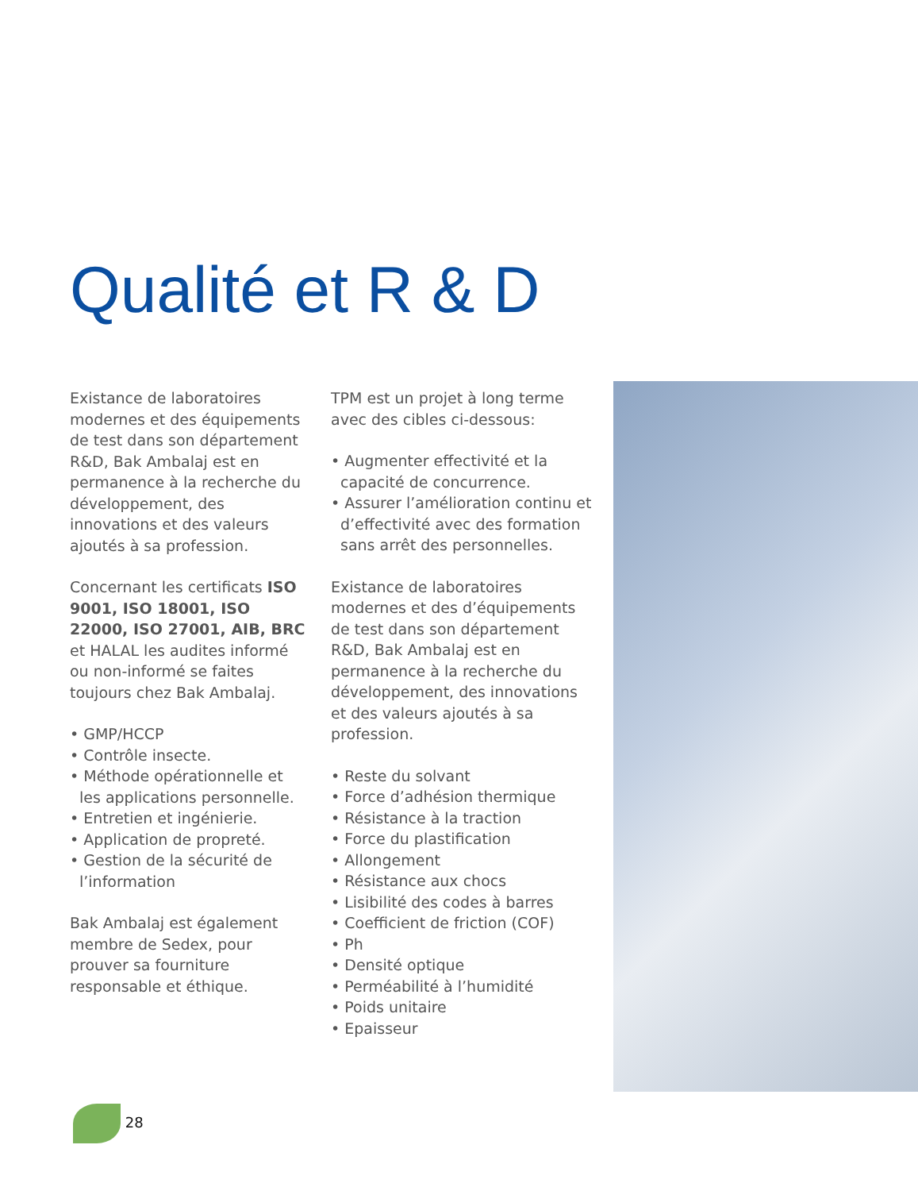Qualité et R & D
Existance de laboratoires modernes et des équipements de test dans son département R&D, Bak Ambalaj est en permanence à la recherche du développement, des innovations et des valeurs ajoutés à sa profession.
Concernant les certificats ISO 9001, ISO 18001, ISO 22000, ISO 27001, AIB, BRC et HALAL les audites informé ou non-informé se faites toujours chez Bak Ambalaj.
• GMP/HCCP
• Contrôle insecte.
• Méthode opérationnelle et les applications personnelle.
• Entretien et ingénierie.
• Application de propreté.
• Gestion de la sécurité de l’information
Bak Ambalaj est également membre de Sedex, pour prouver sa fourniture responsable et éthique.
TPM est un projet à long terme avec des cibles ci-dessous:
• Augmenter effectivité et la capacité de concurrence.
• Assurer l’amélioration continu et d’effectivité avec des formation sans arrêt des personnelles.
Existance de laboratoires modernes et des d’équipements de test dans son département R&D, Bak Ambalaj est en permanence à la recherche du développement, des innovations et des valeurs ajoutés à sa profession.
• Reste du solvant
• Force d’adhésion thermique
• Résistance à la traction
• Force du plastification
• Allongement
• Résistance aux chocs
• Lisibilité des codes à barres
• Coefficient de friction (COF)
• Ph
• Densité optique
• Perméabilité à l’humidité
• Poids unitaire
• Epaisseur
28